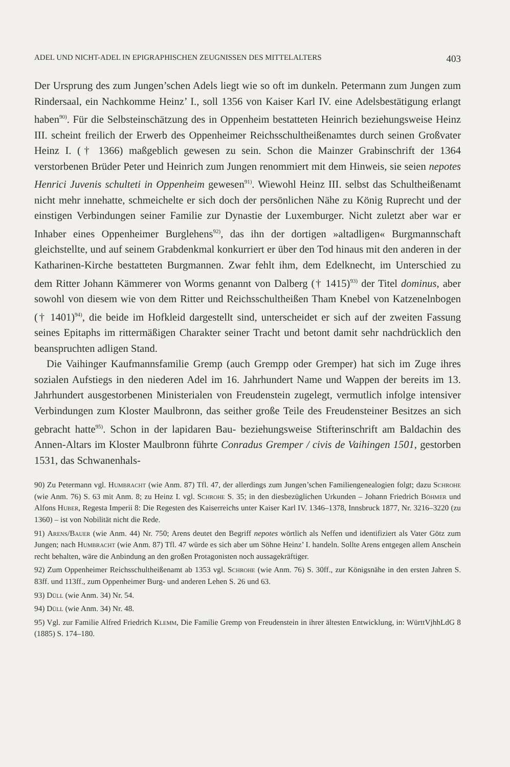ADEL UND NICHT-ADEL IN EPIGRAPHISCHEN ZEUGNISSEN DES MITTELALTERS 403
Der Ursprung des zum Jungen’schen Adels liegt wie so oft im dunkeln. Petermann zum Jungen zum Rindersaal, ein Nachkomme Heinz’ I., soll 1356 von Kaiser Karl IV. eine Adelsbestätigung erlangt haben<sup>90)</sup>. Für die Selbsteinschätzung des in Oppenheim bestatteten Heinrich beziehungsweise Heinz III. scheint freilich der Erwerb des Oppenheimer Reichsschultheißenamtes durch seinen Großvater Heinz I. († 1366) maßgeblich gewesen zu sein. Schon die Mainzer Grabinschrift der 1364 verstorbenen Brüder Peter und Heinrich zum Jungen renommiert mit dem Hinweis, sie seien nepotes Henrici Juvenis schulteti in Oppenheim gewesen<sup>91)</sup>. Wiewohl Heinz III. selbst das Schultheißenamt nicht mehr innehatte, schmeichelte er sich doch der persönlichen Nähe zu König Ruprecht und der einstigen Verbindungen seiner Familie zur Dynastie der Luxemburger. Nicht zuletzt aber war er Inhaber eines Oppenheimer Burglehens<sup>92)</sup>, das ihn der dortigen »altadligen« Burgmannschaft gleichstellte, und auf seinem Grabdenkmal konkurriert er über den Tod hinaus mit den anderen in der Katharinen-Kirche bestatteten Burgmannen. Zwar fehlt ihm, dem Edelknecht, im Unterschied zu dem Ritter Johann Kämmerer von Worms genannt von Dalberg († 1415)<sup>93)</sup> der Titel dominus, aber sowohl von diesem wie von dem Ritter und Reichsschultheißen Tham Knebel von Katzenelnbogen († 1401)<sup>94)</sup>, die beide im Hofkleid dargestellt sind, unterscheidet er sich auf der zweiten Fassung seines Epitaphs im rittermäßigen Charakter seiner Tracht und betont damit sehr nachdrücklich den beanspruchten adligen Stand.
Die Vaihinger Kaufmannsfamilie Gremp (auch Grempp oder Gremper) hat sich im Zuge ihres sozialen Aufstiegs in den niederen Adel im 16. Jahrhundert Name und Wappen der bereits im 13. Jahrhundert ausgestorbenen Ministerialen von Freudenstein zugelegt, vermutlich infolge intensiver Verbindungen zum Kloster Maulbronn, das seither große Teile des Freudensteiner Besitzes an sich gebracht hatte<sup>95)</sup>. Schon in der lapidaren Bau- beziehungsweise Stifterinschrift am Baldachin des Annen-Altars im Kloster Maulbronn führte Conradus Gremper / civis de Vaihingen 1501, gestorben 1531, das Schwanenhals-
90) Zu Petermann vgl. Humbracht (wie Anm. 87) Tfl. 47, der allerdings zum Jungen’schen Familiengenealogien folgt; dazu Schrohe (wie Anm. 76) S. 63 mit Anm. 8; zu Heinz I. vgl. Schrohe S. 35; in den diesbezüglichen Urkunden – Johann Friedrich Böhmer und Alfons Huber, Regesta Imperii 8: Die Regesten des Kaiserreichs unter Kaiser Karl IV. 1346–1378, Innsbruck 1877, Nr. 3216–3220 (zu 1360) – ist von Nobilität nicht die Rede.
91) Arens/Bauer (wie Anm. 44) Nr. 750; Arens deutet den Begriff nepotes wörtlich als Neffen und identifiziert als Vater Götz zum Jungen; nach Humbracht (wie Anm. 87) Tfl. 47 würde es sich aber um Söhne Heinz’ I. handeln. Sollte Arens entgegen allem Anschein recht behalten, wäre die Anbindung an den großen Protagonisten noch aussagekräftiger.
92) Zum Oppenheimer Reichsschultheißenamt ab 1353 vgl. Schrohe (wie Anm. 76) S. 30ff., zur Königsnähe in den ersten Jahren S. 83ff. und 113ff., zum Oppenheimer Burg- und anderen Lehen S. 26 und 63.
93) Düll (wie Anm. 34) Nr. 54.
94) Düll (wie Anm. 34) Nr. 48.
95) Vgl. zur Familie Alfred Friedrich Klemm, Die Familie Gremp von Freudenstein in ihrer ältesten Entwicklung, in: WürttVjhhLdG 8 (1885) S. 174–180.